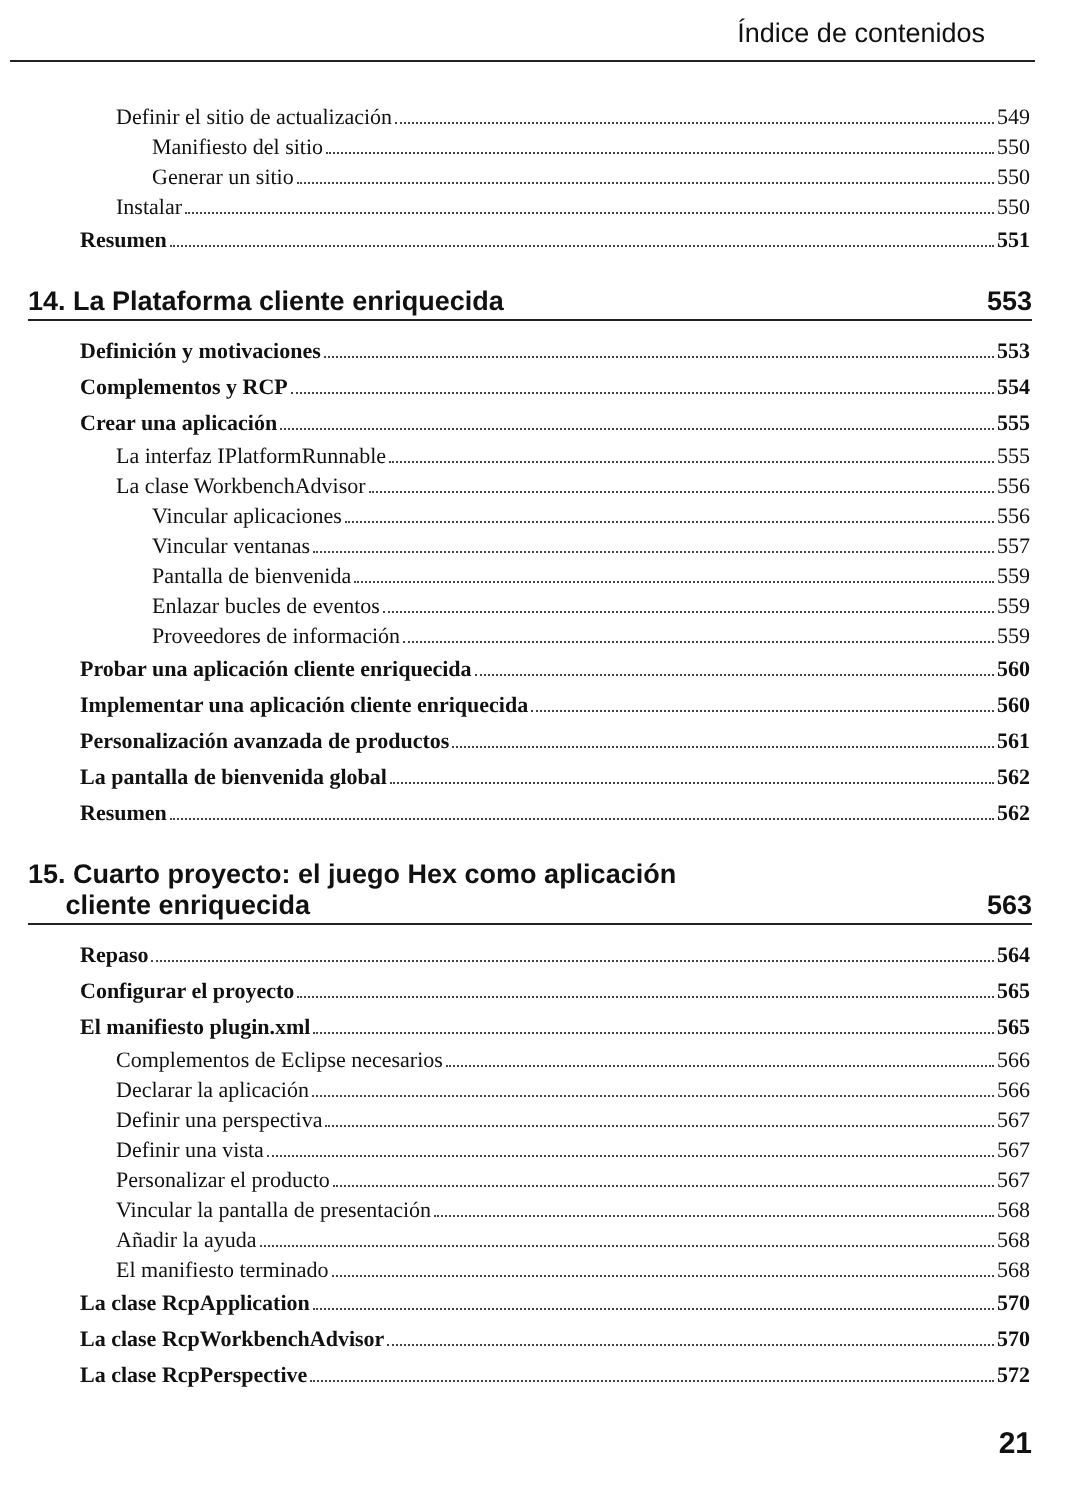Índice de contenidos
Definir el sitio de actualización 549
Manifiesto del sitio 550
Generar un sitio 550
Instalar 550
Resumen 551
14. La Plataforma cliente enriquecida 553
Definición y motivaciones 553
Complementos y RCP 554
Crear una aplicación 555
La interfaz IPlatformRunnable 555
La clase WorkbenchAdvisor 556
Vincular aplicaciones 556
Vincular ventanas 557
Pantalla de bienvenida 559
Enlazar bucles de eventos 559
Proveedores de información 559
Probar una aplicación cliente enriquecida 560
Implementar una aplicación cliente enriquecida 560
Personalización avanzada de productos 561
La pantalla de bienvenida global 562
Resumen 562
15. Cuarto proyecto: el juego Hex como aplicación
cliente enriquecida 563
Repaso 564
Configurar el proyecto 565
El manifiesto plugin.xml 565
Complementos de Eclipse necesarios 566
Declarar la aplicación 566
Definir una perspectiva 567
Definir una vista 567
Personalizar el producto 567
Vincular la pantalla de presentación 568
Añadir la ayuda 568
El manifiesto terminado 568
La clase RcpApplication 570
La clase RcpWorkbenchAdvisor 570
La clase RcpPerspective 572
21